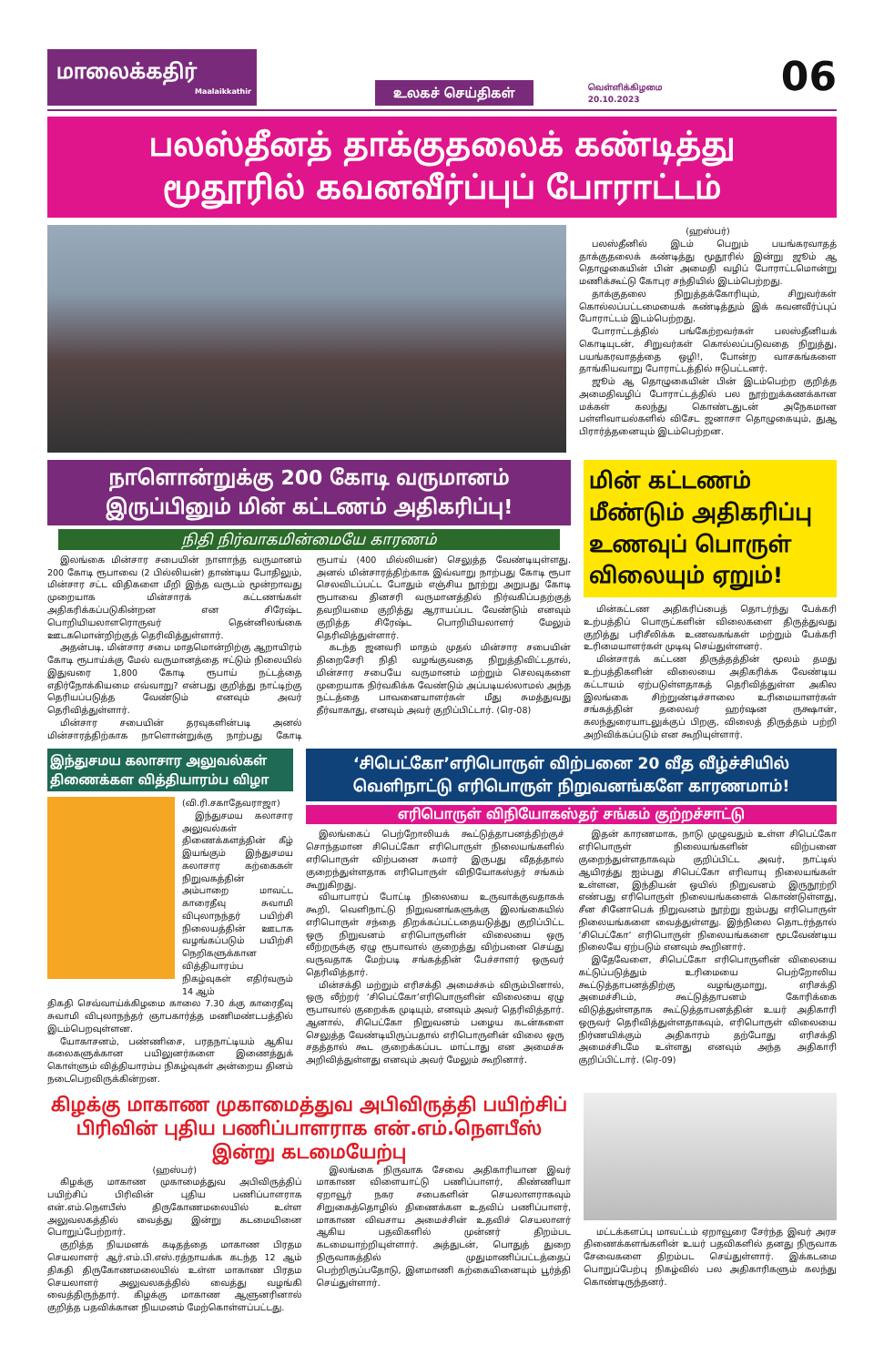மாலைக்கதிர்
Maalaikkathir
உலகச் செய்திகள்
வெள்ளிக்கிழமை
20.10.2023
06
பலஸ்தீனத் தாக்குதலைக் கண்டித்து
மூதூரில் கவனவீர்ப்புப் போராட்டம்
(ஹஸ்பர்)
பலஸ்தீனில் இடம் பெறும் பயங்கரவாதத் தாக்குதலைக் கண்டித்து மூதூரில் இன்று ஜூம் ஆ தொழுகையின் பின் அமைதி வழிப் போராட்டமொன்று மணிக்கூட்டு கோபுர சந்தியில் இடம்பெற்றது.
தாக்குதலை நிறுத்தக்கோரியும், சிறுவர்கள் கொல்லப்பட்டமையைக் கண்டித்தும் இக் கவனவீர்ப்புப் போராட்டம் இடம்பெற்றது.
போராட்டத்தில் பங்கேற்றவர்கள் பலஸ்தீனியக் கொடியுடன், சிறுவர்கள் கொல்லப்படுவதை நிறுத்து, பயங்கரவாதத்தை ஒழி!, போன்ற வாசகங்களை தாங்கியவாறு போராட்டத்தில் ஈடுபட்டனர்.
ஜூம் ஆ தொழுகையின் பின் இடம்பெற்ற குறித்த அமைதிவழிப் போராட்டத்தில் பல நூற்றுக்கணக்கான மக்கள் கலந்து கொண்டதுடன் அநேகமான பள்ளிவாயல்களில் விசேட ஜனாசா தொழுகையும், துஆ பிரார்த்தனையும் இடம்பெற்றன.
நாளொன்றுக்கு 200 கோடி வருமானம்
இருப்பினும் மின் கட்டணம் அதிகரிப்பு!
நிதி நிர்வாகமின்மையே காரணம்
இலங்கை மின்சார சபையின் நாளாந்த வருமானம் 200 கோடி ரூபாவை (2 பில்லியன்) தாண்டிய போதிலும், மின்சார சட்ட விதிகளை மீறி இந்த வருடம் மூன்றாவது முறையாக மின்சாரக் கட்டணங்கள் அதிகரிக்கப்படுகின்றன என சிரேஷ்ட பொறியியலாளரொருவர் தென்னிலங்கை ஊடகமொன்றிற்குத் தெரிவித்துள்ளார்.
அதன்படி, மின்சார சபை மாதமொன்றிற்கு ஆறாயிரம் கோடி ரூபாய்க்கு மேல் வருமானத்தை ஈட்டும் நிலையில் இதுவரை 1,800 கோடி ரூபாய் நட்டத்தை எதிர்நோக்கியமை எவ்வாறு? என்பது குறித்து நாட்டிற்கு தெரியப்படுத்த வேண்டும் எனவும் அவர் தெரிவித்துள்ளார்.
மின்சார சபையின் தரவுகளின்படி அனல் மின்சாரத்திற்காக நாளொன்றுக்கு நாற்பது கோடி ரூபாய் (400 மில்லியன்) செலுத்த வேண்டியுள்ளது. அனல் மின்சாரத்திற்காக இவ்வாறு நாற்பது கோடி ரூபா செலவிடப்பட்ட போதும் எஞ்சிய நூற்று அறுபது கோடி ரூபாவை தினசரி வருமானத்தில் நிர்வகிப்பதற்குத் தவறியமை குறித்து ஆராயப்பட வேண்டும் எனவும் குறித்த சிரேஷ்ட பொறியியலாளர் மேலும் தெரிவித்துள்ளார்.
கடந்த ஜனவரி மாதம் முதல் மின்சார சபையின் திறைசேரி நிதி வழங்குவதை நிறுத்திவிட்டதால், மின்சார சபையே வருமானம் மற்றும் செலவுகளை முறையாக நிர்வகிக்க வேண்டும் அப்படியல்லாமல் அந்த நட்டத்தை பாவனையாளர்கள் மீது சுமத்துவது தீர்வாகாது, எனவும் அவர் குறிப்பிட்டார். (ரெ-08)
மின் கட்டணம் மீண்டும் அதிகரிப்பு உணவுப் பொருள் விலையும் ஏறும்!
மின்கட்டண அதிகரிப்பைத் தொடர்ந்து பேக்கரி உற்பத்திப் பொருட்களின் விலைகளை திருத்துவது குறித்து பரிசீலிக்க உணவகங்கள் மற்றும் பேக்கரி உரிமையாளர்கள் முடிவு செய்துள்ளனர்.
மின்சாரக் கட்டண திருத்தத்தின் மூலம் தமது உற்பத்திகளின் விலையை அதிகரிக்க வேண்டிய கட்டாயம் ஏற்படுள்ளதாகத் தெரிவித்துள்ள அகில இலங்கை சிற்றுண்டிச்சாலை உரிமையாளர்கள் சங்கத்தின் தலைவர் ஹர்ஷன ருக்ஷான், கலந்துரையாடலுக்குப் பிறகு, விலைத் திருத்தம் பற்றி அறிவிக்கப்படும் என கூறியுள்ளார்.
இந்துசமய கலாசார அலுவல்கள் திணைக்கள வித்தியாரம்ப விழா
(வி.ரி.சகாதேவராஜா)
இந்துசமய கலாசார அலுவல்கள் திணைக்களத்தின் கீழ் இயங்கும் இந்துசமய கலாசார கற்கைகள் நிறுவகத்தின் அம்பாறை மாவட்ட காரைதீவு சுவாமி விபுலாநந்தர் பயிற்சி நிலையத்தின் ஊடாக வழங்கப்படும் பயிற்சி நெறிகளுக்கான வித்தியாரம்ப நிகழ்வுகள் எதிர்வரும் 14 ஆம்
திகதி செவ்வாய்க்கிழமை காலை 7.30 க்கு காரைதீவு சுவாமி விபுலாநந்தர் ஞாபகார்த்த மணிமண்டபத்தில் இடம்பெறவுள்ளன.
யோகாசனம், பண்ணிசை, பரதநாட்டியம் ஆகிய கலைகளுக்கான பயிலுனர்களை இணைத்துக் கொள்ளும் வித்தியாரம்ப நிகழ்வுகள் அன்றைய தினம் நடைபெறவிருக்கின்றன.
‘சிபெட்கோ’எரிபொருள் விற்பனை 20 வீத வீழ்ச்சியில்
வெளிநாட்டு எரிபொருள் நிறுவனங்களே காரணமாம்!
எரிபொருள் விநியோகஸ்தர் சங்கம் குற்றச்சாட்டு
இலங்கைப் பெற்றோலியக் கூட்டுத்தாபனத்திற்குச் சொந்தமான சிபெட்கோ எரிபொருள் நிலையங்களில் எரிபொருள் விற்பனை சுமார் இருபது வீதத்தால் குறைந்துள்ளதாக எரிபொருள் விநியோகஸ்தர் சங்கம் கூறுகிறது.
வியாபாரப் போட்டி நிலையை உருவாக்குவதாகக் கூறி, வெளிநாட்டு நிறுவனங்களுக்கு இலங்கையில் எரிபொருள் சந்தை திறக்கப்பட்டதையடுத்து குறிப்பிட்ட ஒரு நிறுவனம் எரிபொருளின் விலையை ஒரு லீற்றருக்கு ஏழு ரூபாவால் குறைத்து விற்பனை செய்து வருவதாக மேற்படி சங்கத்தின் பேச்சாளர் ஒருவர் தெரிவித்தார்.
மின்சக்தி மற்றும் எரிசக்தி அமைச்சும் விரும்பினால், ஒரு லீற்றர் ‘சிபெட்கோ’எரிபொருளின் விலையை ஏழு ரூபாவால் குறைக்க முடியும், எனவும் அவர் தெரிவித்தார். ஆனால், சிபெட்கோ நிறுவனம் பழைய கடன்களை செலுத்த வேண்டியிருப்பதால் எரிபொருளின் விலை ஒரு சதத்தால் கூட குறைக்கப்பட மாட்டாது என அமைச்சு அறிவித்துள்ளது எனவும் அவர் மேலும் கூறினார்.
இதன் காரணமாக, நாடு முழுவதும் உள்ள சிபெட்கோ எரிபொருள் நிலையங்களின் விற்பனை குறைந்துள்ளதாகவும் குறிப்பிட்ட அவர், நாட்டில் ஆயிரத்து ஐம்பது சிபெட்கோ எரிவாயு நிலையங்கள் உள்ளன, இந்தியன் ஒயில் நிறுவனம் இருநூற்றி எண்பது எரிபொருள் நிலையங்களைக் கொண்டுள்ளது, சீன சினோபெக் நிறுவனம் நூற்று ஐம்பது எரிபொருள் நிலையங்களை வைத்துள்ளது. இந்நிலை தொடர்ந்தால் ‘சிபெட்கோ’ எரிபொருள் நிலையங்களை மூடவேண்டிய நிலையே ஏற்படும் எனவும் கூறினார்.
இதேவேளை, சிபெட்கோ எரிபொருளின் விலையை கட்டுப்படுத்தும் உரிமையை பெற்றோலிய கூட்டுத்தாபனத்திற்கு வழங்குமாறு, எரிசக்தி அமைச்சிடம், கூட்டுத்தாபனம் கோரிக்கை விடுத்துள்ளதாக கூட்டுத்தாபனத்தின் உயர் அதிகாரி ஒருவர் தெரிவித்துள்ளதாகவும், எரிபொருள் விலையை நிர்ணயிக்கும் அதிகாரம் தற்போது எரிசக்தி அமைச்சிடமே உள்ளது எனவும் அந்த அதிகாரி குறிப்பிட்டார். (ரெ-09)
கிழக்கு மாகாண முகாமைத்துவ அபிவிருத்தி பயிற்சிப் பிரிவின் புதிய பணிப்பாளராக என்.எம்.நௌபீஸ் இன்று கடமையேற்பு
(ஹஸ்பர்)
கிழக்கு மாகாண முகாமைத்துவ அபிவிருத்திப் பயிற்சிப் பிரிவின் புதிய பணிப்பாளராக என்.எம்.நௌபீஸ் திருகோணமலையில் உள்ள அலுவலகத்தில் வைத்து இன்று கடமையினை பொறுப்பேற்றார்.
குறித்த நியமனக் கடிதத்தை மாகாண பிரதம செயலாளர் ஆர்.எம்.பி.எஸ்.ரத்நாயக்க கடந்த 12 ஆம் திகதி திருகோணமலையில் உள்ள மாகாண பிரதம செயலாளர் அலுவலகத்தில் வைத்து வழங்கி வைத்திருந்தார். கிழக்கு மாகாண ஆளுனரினால் குறித்த பதவிக்கான நியமனம் மேற்கொள்ளப்பட்டது.
இலங்கை நிருவாக சேவை அதிகாரியான இவர் மாகாண விளையாட்டு பணிப்பாளர், கிண்ணியா ஏறாவூர் நகர சபைகளின் செயலாளராகவும் சிறுகைத்தொழில் திணைக்கள உதவிப் பணிப்பாளர், மாகாண விவசாய அமைச்சின் உதவிச் செயலாளர் ஆகிய பதவிகளில் முன்னர் திறம்பட கடமையாற்றியுள்ளார். அத்துடன், பொதுத் துறை நிருவாகத்தில் முதுமாணிப்பட்டத்தைப் பெற்றிருப்பதோடு, இளமாணி கற்கையினையும் பூர்த்தி செய்துள்ளார்.
மட்டக்களப்பு மாவட்டம் ஏறாவூரை சேர்ந்த இவர் அரச திணைக்களங்களின் உயர் பதவிகளில் தனது நிருவாக சேவைகளை திறம்பட செய்துள்ளார். இக்கடமை பொறுப்பேற்பு நிகழ்வில் பல அதிகாரிகளும் கலந்து கொண்டிருந்தனர்.